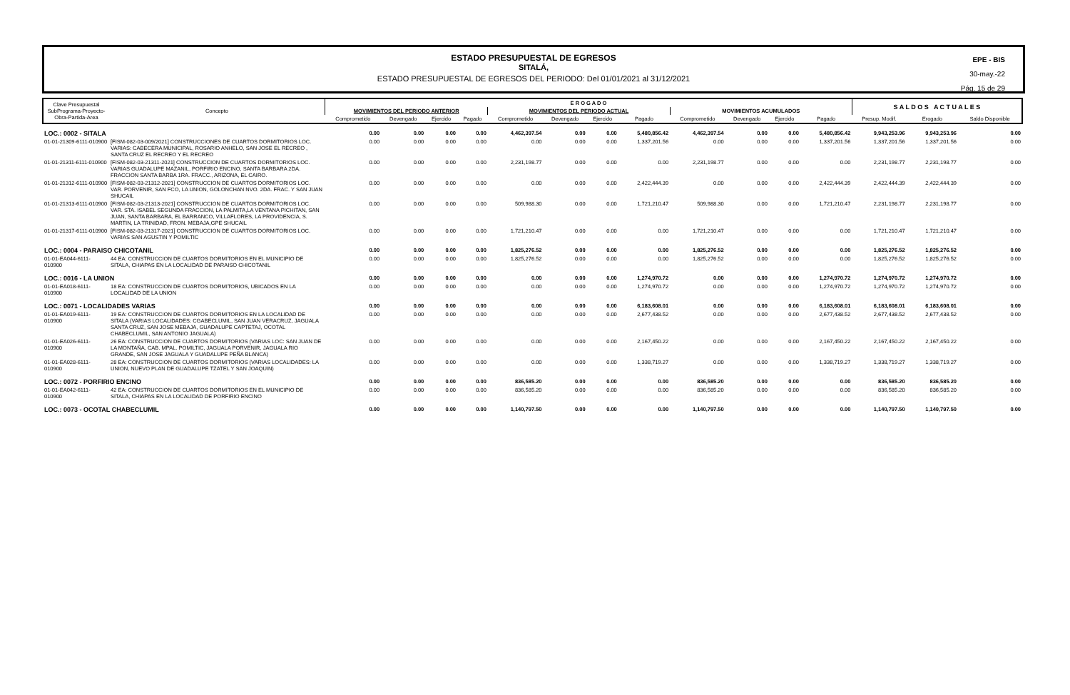ESTADO PRESUPUESTAL DE EGRESOS
SITALÁ,
ESTADO PRESUPUESTAL DE EGRESOS DEL PERIODO: Del 01/01/2021 al 31/12/2021
EPE - BIS
30-may.-22
Pág. 15 de 29
| Clave Presupuestal SubPrograma-Proyecto- Obra-Partida-Area | Concepto | E R O G A D O | | | | | | | | | | | | S A L D O S A C T U A L E S | | |
| --- | --- | --- | --- | --- | --- | --- | --- | --- | --- | --- | --- | --- | --- | --- | --- | --- |
| | | MOVIMIENTOS DEL PERIODO ANTERIOR | | | | MOVIMIENTOS DEL PERIODO ACTUAL | | | | MOVIMIENTOS ACUMULADOS | | | | | | |
| | | Comprometido | Devengado | Ejercido | Pagado | Comprometido | Devengado | Ejercido | Pagado | Comprometido | Devengado | Ejercido | Pagado | Presup. Modif. | Erogado | Saldo Disponible |
| LOC.: 0002 - SITALA | | 0.00 | 0.00 | 0.00 | 0.00 | 4,462,397.54 | 0.00 | 0.00 | 5,480,856.42 | 4,462,397.54 | 0.00 | 0.00 | 5,480,856.42 | 9,943,253.96 | 9,943,253.96 | 0.00 |
| 01-01-21309-6111-010900 | [FISM-082-03-009/2021] CONSTRUCCIONES DE CUARTOS DORMITORIOS LOC. VARIAS: CABECERA MUNICIPAL, ROSARIO ANHELO, SAN JOSE EL RECREO , SANTA CRUZ EL RECREO Y EL RECREO | 0.00 | 0.00 | 0.00 | 0.00 | 0.00 | 0.00 | 0.00 | 1,337,201.56 | 0.00 | 0.00 | 0.00 | 1,337,201.56 | 1,337,201.56 | 1,337,201.56 | 0.00 |
| 01-01-21311-6111-010900 | [FISM-082-03-21311-2021] CONSTRUCCION DE CUARTOS DORMITORIOS LOC. VARIAS GUADALUPE MAZANIL, PORFIRIO ENCINO, SANTA BARBARA 2DA. FRACCION SANTA BARBA 1RA. FRACC., ARIZONA, EL CAIRO. | 0.00 | 0.00 | 0.00 | 0.00 | 2,231,198.77 | 0.00 | 0.00 | 0.00 | 2,231,198.77 | 0.00 | 0.00 | 0.00 | 2,231,198.77 | 2,231,198.77 | 0.00 |
| 01-01-21312-6111-010900 | [FISM-082-03-21312-2021] CONSTRUCCION DE CUARTOS DORMITORIOS LOC. VAR. PORVENIR, SAN FCO, LA UNION, GOLONCHAN NVO. 2DA. FRAC. Y SAN JUAN SHUCAIL | 0.00 | 0.00 | 0.00 | 0.00 | 0.00 | 0.00 | 0.00 | 2,422,444.39 | 0.00 | 0.00 | 0.00 | 2,422,444.39 | 2,422,444.39 | 2,422,444.39 | 0.00 |
| 01-01-21313-6111-010900 | [FISM-082-03-21313-2021] CONSTRUCCION DE CUARTOS DORMITORIOS LOC. VAR. STA. ISABEL SEGUNDA FRACCION, LA PALMITA,LA VENTANA PICHITAN, SAN JUAN, SANTA BARBARA, EL BARRANCO, VILLAFLORES, LA PROVIDENCIA, S. MARTIN, LA TRINIDAD, FRON. MEBAJA,GPE SHUCAIL | 0.00 | 0.00 | 0.00 | 0.00 | 509,988.30 | 0.00 | 0.00 | 1,721,210.47 | 509,988.30 | 0.00 | 0.00 | 1,721,210.47 | 2,231,198.77 | 2,231,198.77 | 0.00 |
| 01-01-21317-6111-010900 | [FISM-082-03-21317-2021] CONSTRUCCION DE CUARTOS DORMITORIOS LOC. VARIAS SAN AGUSTIN Y POMILTIC | 0.00 | 0.00 | 0.00 | 0.00 | 1,721,210.47 | 0.00 | 0.00 | 0.00 | 1,721,210.47 | 0.00 | 0.00 | 0.00 | 1,721,210.47 | 1,721,210.47 | 0.00 |
| LOC.: 0004 - PARAISO CHICOTANIL | | 0.00 | 0.00 | 0.00 | 0.00 | 1,825,276.52 | 0.00 | 0.00 | 0.00 | 1,825,276.52 | 0.00 | 0.00 | 0.00 | 1,825,276.52 | 1,825,276.52 | 0.00 |
| 01-01-EA044-6111-010900 | 44 EA: CONSTRUCCION DE CUARTOS DORMITORIOS EN EL MUNICIPIO DE SITALA, CHIAPAS EN LA LOCALIDAD DE PARAISO CHICOTANIL | 0.00 | 0.00 | 0.00 | 0.00 | 1,825,276.52 | 0.00 | 0.00 | 0.00 | 1,825,276.52 | 0.00 | 0.00 | 0.00 | 1,825,276.52 | 1,825,276.52 | 0.00 |
| LOC.: 0016 - LA UNION | | 0.00 | 0.00 | 0.00 | 0.00 | 0.00 | 0.00 | 0.00 | 1,274,970.72 | 0.00 | 0.00 | 0.00 | 1,274,970.72 | 1,274,970.72 | 1,274,970.72 | 0.00 |
| 01-01-EA018-6111-010900 | 18 EA: CONSTRUCCION DE CUARTOS DORMITORIOS, UBICADOS EN LA LOCALIDAD DE LA UNION | 0.00 | 0.00 | 0.00 | 0.00 | 0.00 | 0.00 | 0.00 | 1,274,970.72 | 0.00 | 0.00 | 0.00 | 1,274,970.72 | 1,274,970.72 | 1,274,970.72 | 0.00 |
| LOC.: 0071 - LOCALIDADES VARIAS | | 0.00 | 0.00 | 0.00 | 0.00 | 0.00 | 0.00 | 0.00 | 6,183,608.01 | 0.00 | 0.00 | 0.00 | 6,183,608.01 | 6,183,608.01 | 6,183,608.01 | 0.00 |
| 01-01-EA019-6111-010900 | 19 EA: CONSTRUCCION DE CUARTOS DORMITORIOS EN LA LOCALIDAD DE SITALA (VARIAS LOCALIDADES: CGABECLUMIL, SAN JUAN VERACRUZ, JAGUALA SANTA CRUZ, SAN JOSE MEBAJA, GUADALUPE CAPTETAJ, OCOTAL CHABECLUMIL, SAN ANTONIO JAGUALA) | 0.00 | 0.00 | 0.00 | 0.00 | 0.00 | 0.00 | 0.00 | 2,677,438.52 | 0.00 | 0.00 | 0.00 | 2,677,438.52 | 2,677,438.52 | 2,677,438.52 | 0.00 |
| 01-01-EA026-6111-010900 | 26 EA: CONSTRUCCION DE CUARTOS DORMITORIOS (VARIAS LOC: SAN JUAN DE LA MONTAÑA, CAB. MPAL. POMILTIC, JAGUALA PORVENIR, JAGUALA RIO GRANDE, SAN JOSE JAGUALA Y GUADALUPE PEÑA BLANCA) | 0.00 | 0.00 | 0.00 | 0.00 | 0.00 | 0.00 | 0.00 | 2,167,450.22 | 0.00 | 0.00 | 0.00 | 2,167,450.22 | 2,167,450.22 | 2,167,450.22 | 0.00 |
| 01-01-EA028-6111-010900 | 28 EA: CONSTRUCCION DE CUARTOS DORMITORIOS (VARIAS LOCALIDADES: LA UNION, NUEVO PLAN DE GUADALUPE TZATEL Y SAN JOAQUIN) | 0.00 | 0.00 | 0.00 | 0.00 | 0.00 | 0.00 | 0.00 | 1,338,719.27 | 0.00 | 0.00 | 0.00 | 1,338,719.27 | 1,338,719.27 | 1,338,719.27 | 0.00 |
| LOC.: 0072 - PORFIRIO ENCINO | | 0.00 | 0.00 | 0.00 | 0.00 | 836,585.20 | 0.00 | 0.00 | 0.00 | 836,585.20 | 0.00 | 0.00 | 0.00 | 836,585.20 | 836,585.20 | 0.00 |
| 01-01-EA042-6111-010900 | 42 EA: CONSTRUCCION DE CUARTOS DORMITORIOS EN EL MUNICIPIO DE SITALA, CHIAPAS EN LA LOCALIDAD DE PORFIRIO ENCINO | 0.00 | 0.00 | 0.00 | 0.00 | 836,585.20 | 0.00 | 0.00 | 0.00 | 836,585.20 | 0.00 | 0.00 | 0.00 | 836,585.20 | 836,585.20 | 0.00 |
| LOC.: 0073 - OCOTAL CHABECLUMIL | | 0.00 | 0.00 | 0.00 | 0.00 | 1,140,797.50 | 0.00 | 0.00 | 0.00 | 1,140,797.50 | 0.00 | 0.00 | 0.00 | 1,140,797.50 | 1,140,797.50 | 0.00 |